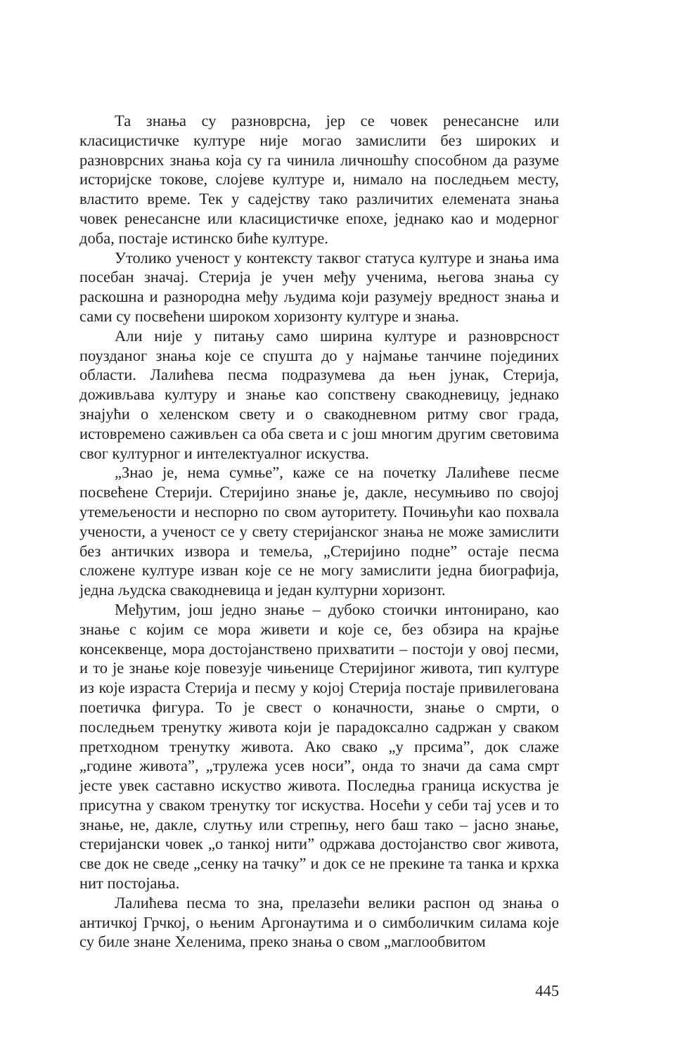Та знања су разноврсна, јер се човек ренесансне или класицистичке културе није могао замислити без широких и разноврсних знања која су га чинила личношћу способном да разуме историјске токове, слојеве културе и, нимало на последњем месту, властито време. Тек у садејству тако различитих елемената знања човек ренесансне или класицистичке епохе, једнако као и модерног доба, постаје истинско биће културе.
Утолико ученост у контексту таквог статуса културе и знања има посебан значај. Стерија је учен међу ученима, његова знања су раскошна и разнородна међу људима који разумеју вредност знања и сами су посвећени широком хоризонту културе и знања.
Али није у питању само ширина културе и разноврсност поузданог знања које се спушта до у најмање танчине појединих области. Лалићева песма подразумева да њен јунак, Стерија, доживљава културу и знање као сопствену свакодневицу, једнако знајући о хеленском свету и о свакодневном ритму свог града, истовремено саживљен са оба света и с још многим другим световима свог културног и интелектуалног искуства.
„Знао је, нема сумње”, каже се на почетку Лалићеве песме посвећене Стерији. Стеријино знање је, дакле, несумњиво по својој утемељености и неспорно по свом ауторитету. Почињући као похвала учености, а ученост се у свету стеријанског знања не може замислити без античких извора и темеља, „Стеријино подне” остаје песма сложене културе изван које се не могу замислити једна биографија, једна људска свакодневица и један културни хоризонт.
Међутим, још једно знање – дубоко стоички интонирано, као знање с којим се мора живети и које се, без обзира на крајње консеквенце, мора достојанствено прихватити – постоји у овој песми, и то је знање које повезује чињенице Стеријиног живота, тип културе из које израста Стерија и песму у којој Стерија постаје привилегована поетичка фигура. То је свест о коначности, знање о смрти, о последњем тренутку живота који је парадоксално садржан у сваком претходном тренутку живота. Ако свако „у прсима”, док слаже „године живота”, „трулежа усев носи”, онда то значи да сама смрт јесте увек саставно искуство живота. Последња граница искуства је присутна у сваком тренутку тог искуства. Носећи у себи тај усев и то знање, не, дакле, слутњу или стрепњу, него баш тако – јасно знање, стеријански човек „о танкој нити” одржава достојанство свог живота, све док не сведе „сенку на тачку” и док се не прекине та танка и крхка нит постојања.
Лалићева песма то зна, прелазећи велики распон од знања о античкој Грчкој, о њеним Аргонаутима и о симболичким силама које су биле знане Хеленима, преко знања о свом „маглообвитом
445